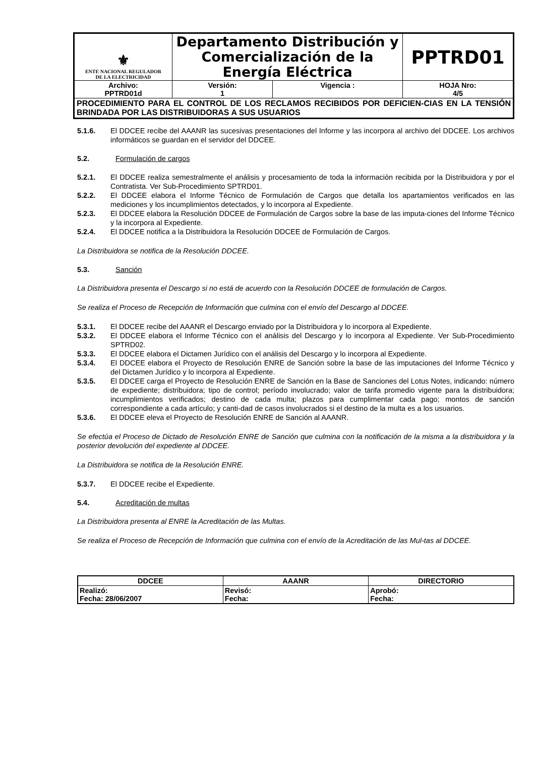| ⚜ ENTE NACIONAL REGULADOR DE LA ELECTRICIDAD | Departamento Distribución y Comercialización de la Energía Eléctrica | | PPTRD01 |
| Archivo: PPTRD01d | Versión: 1 | Vigencia : | HOJA Nro: 4/5 |
| PROCEDIMIENTO PARA EL CONTROL DE LOS RECLAMOS RECIBIDOS POR DEFICIEN-CIAS EN LA TENSIÓN BRINDADA POR LAS DISTRIBUIDORAS A SUS USUARIOS | | | |
5.1.6. El DDCEE recibe del AAANR las sucesivas presentaciones del Informe y las incorpora al archivo del DDCEE. Los archivos informáticos se guardan en el servidor del DDCEE.
5.2. Formulación de cargos
5.2.1. El DDCEE realiza semestralmente el análisis y procesamiento de toda la información recibida por la Distribuidora y por el Contratista. Ver Sub-Procedimiento SPTRD01.
5.2.2. El DDCEE elabora el Informe Técnico de Formulación de Cargos que detalla los apartamientos verificados en las mediciones y los incumplimientos detectados, y lo incorpora al Expediente.
5.2.3. El DDCEE elabora la Resolución DDCEE de Formulación de Cargos sobre la base de las imputa-ciones del Informe Técnico y la incorpora al Expediente.
5.2.4. El DDCEE notifica a la Distribuidora la Resolución DDCEE de Formulación de Cargos.
La Distribuidora se notifica de la Resolución DDCEE.
5.3. Sanción
La Distribuidora presenta el Descargo si no está de acuerdo con la Resolución DDCEE de formulación de Cargos.
Se realiza el Proceso de Recepción de Información que culmina con el envío del Descargo al DDCEE.
5.3.1. El DDCEE recibe del AAANR el Descargo enviado por la Distribuidora y lo incorpora al Expediente.
5.3.2. El DDCEE elabora el Informe Técnico con el análisis del Descargo y lo incorpora al Expediente. Ver Sub-Procedimiento SPTRD02.
5.3.3. El DDCEE elabora el Dictamen Jurídico con el análisis del Descargo y lo incorpora al Expediente.
5.3.4. El DDCEE elabora el Proyecto de Resolución ENRE de Sanción sobre la base de las imputaciones del Informe Técnico y del Dictamen Jurídico y lo incorpora al Expediente.
5.3.5. El DDCEE carga el Proyecto de Resolución ENRE de Sanción en la Base de Sanciones del Lotus Notes, indicando: número de expediente; distribuidora; tipo de control; período involucrado; valor de tarifa promedio vigente para la distribuidora; incumplimientos verificados; destino de cada multa; plazos para cumplimentar cada pago; montos de sanción correspondiente a cada artículo; y canti-dad de casos involucrados si el destino de la multa es a los usuarios.
5.3.6. El DDCEE eleva el Proyecto de Resolución ENRE de Sanción al AAANR.
Se efectúa el Proceso de Dictado de Resolución ENRE de Sanción que culmina con la notificación de la misma a la distribuidora y la posterior devolución del expediente al DDCEE.
La Distribuidora se notifica de la Resolución ENRE.
5.3.7. El DDCEE recibe el Expediente.
5.4. Acreditación de multas
La Distribuidora presenta al ENRE la Acreditación de las Multas.
Se realiza el Proceso de Recepción de Información que culmina con el envío de la Acreditación de las Mul-tas al DDCEE.
| DDCEE | AAANR | DIRECTORIO |
| --- | --- | --- |
| Realizó: Fecha: 28/06/2007 | Revisó: Fecha: | Aprobó: Fecha: |